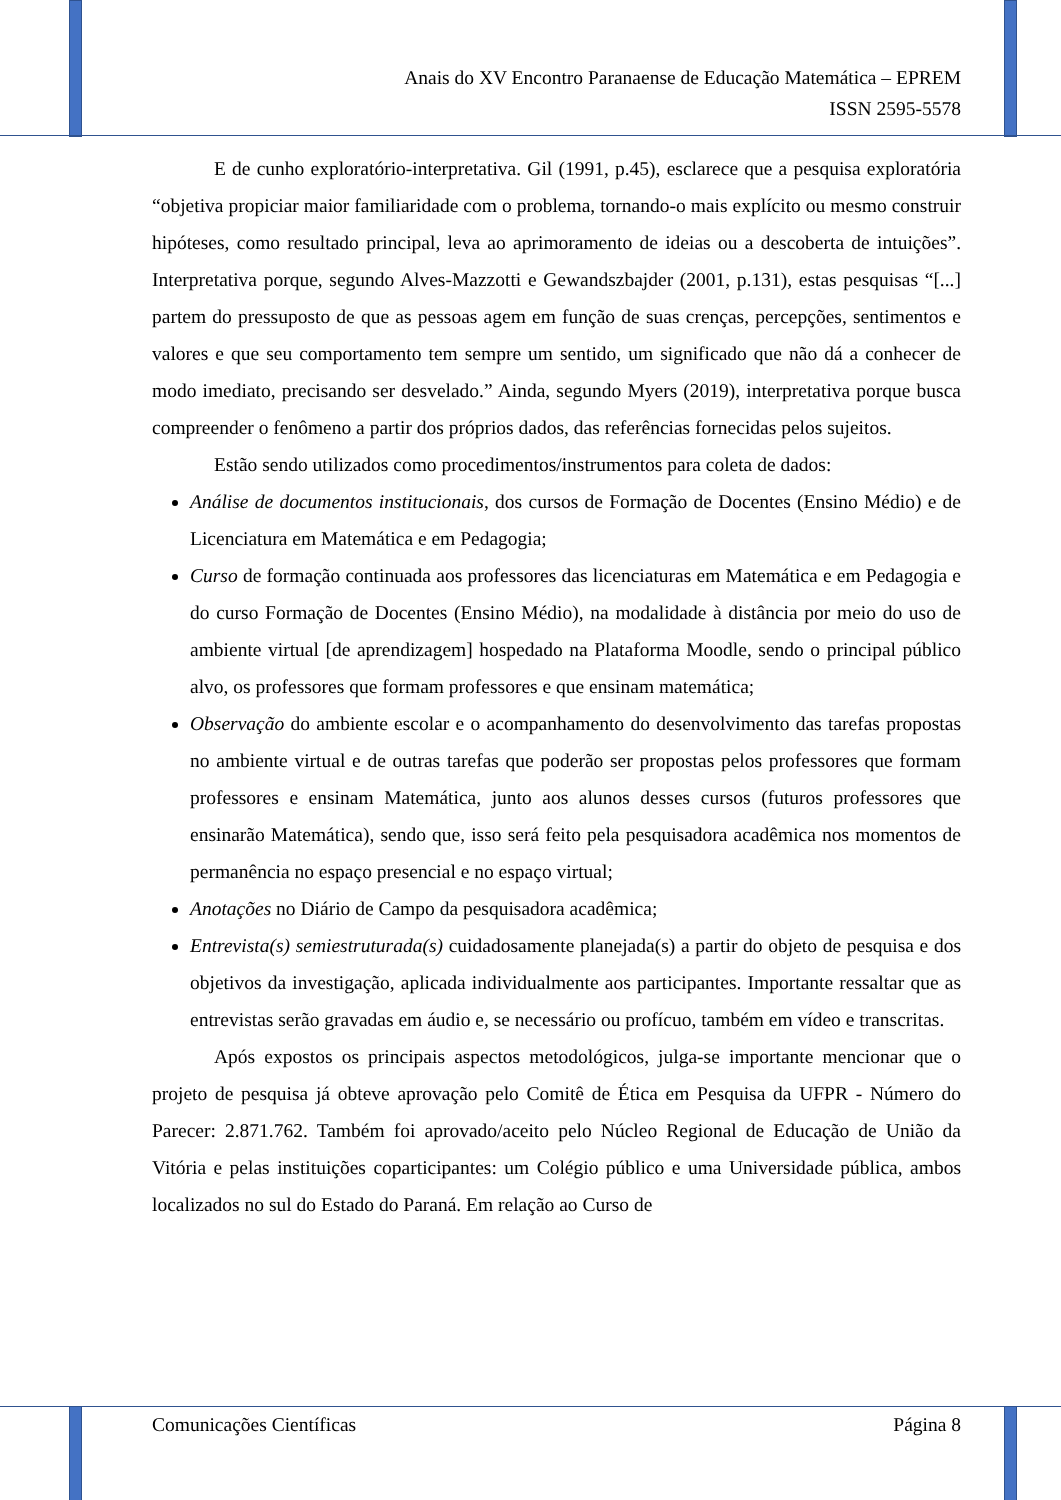Anais do XV Encontro Paranaense de Educação Matemática – EPREM
ISSN 2595-5578
E de cunho exploratório-interpretativa. Gil (1991, p.45), esclarece que a pesquisa exploratória “objetiva propiciar maior familiaridade com o problema, tornando-o mais explícito ou mesmo construir hipóteses, como resultado principal, leva ao aprimoramento de ideias ou a descoberta de intuições”. Interpretativa porque, segundo Alves-Mazzotti e Gewandszbajder (2001, p.131), estas pesquisas “[...] partem do pressuposto de que as pessoas agem em função de suas crenças, percepções, sentimentos e valores e que seu comportamento tem sempre um sentido, um significado que não dá a conhecer de modo imediato, precisando ser desvelado.” Ainda, segundo Myers (2019), interpretativa porque busca compreender o fenômeno a partir dos próprios dados, das referências fornecidas pelos sujeitos.
Estão sendo utilizados como procedimentos/instrumentos para coleta de dados:
Análise de documentos institucionais, dos cursos de Formação de Docentes (Ensino Médio) e de Licenciatura em Matemática e em Pedagogia;
Curso de formação continuada aos professores das licenciaturas em Matemática e em Pedagogia e do curso Formação de Docentes (Ensino Médio), na modalidade à distância por meio do uso de ambiente virtual [de aprendizagem] hospedado na Plataforma Moodle, sendo o principal público alvo, os professores que formam professores e que ensinam matemática;
Observação do ambiente escolar e o acompanhamento do desenvolvimento das tarefas propostas no ambiente virtual e de outras tarefas que poderão ser propostas pelos professores que formam professores e ensinam Matemática, junto aos alunos desses cursos (futuros professores que ensinarão Matemática), sendo que, isso será feito pela pesquisadora acadêmica nos momentos de permanência no espaço presencial e no espaço virtual;
Anotações no Diário de Campo da pesquisadora acadêmica;
Entrevista(s) semiestruturada(s) cuidadosamente planejada(s) a partir do objeto de pesquisa e dos objetivos da investigação, aplicada individualmente aos participantes. Importante ressaltar que as entrevistas serão gravadas em áudio e, se necessário ou profícuo, também em vídeo e transcritas.
Após expostos os principais aspectos metodológicos, julga-se importante mencionar que o projeto de pesquisa já obteve aprovação pelo Comitê de Ética em Pesquisa da UFPR - Número do Parecer: 2.871.762. Também foi aprovado/aceito pelo Núcleo Regional de Educação de União da Vitória e pelas instituições coparticipantes: um Colégio público e uma Universidade pública, ambos localizados no sul do Estado do Paraná. Em relação ao Curso de
Comunicações Científicas Página 8